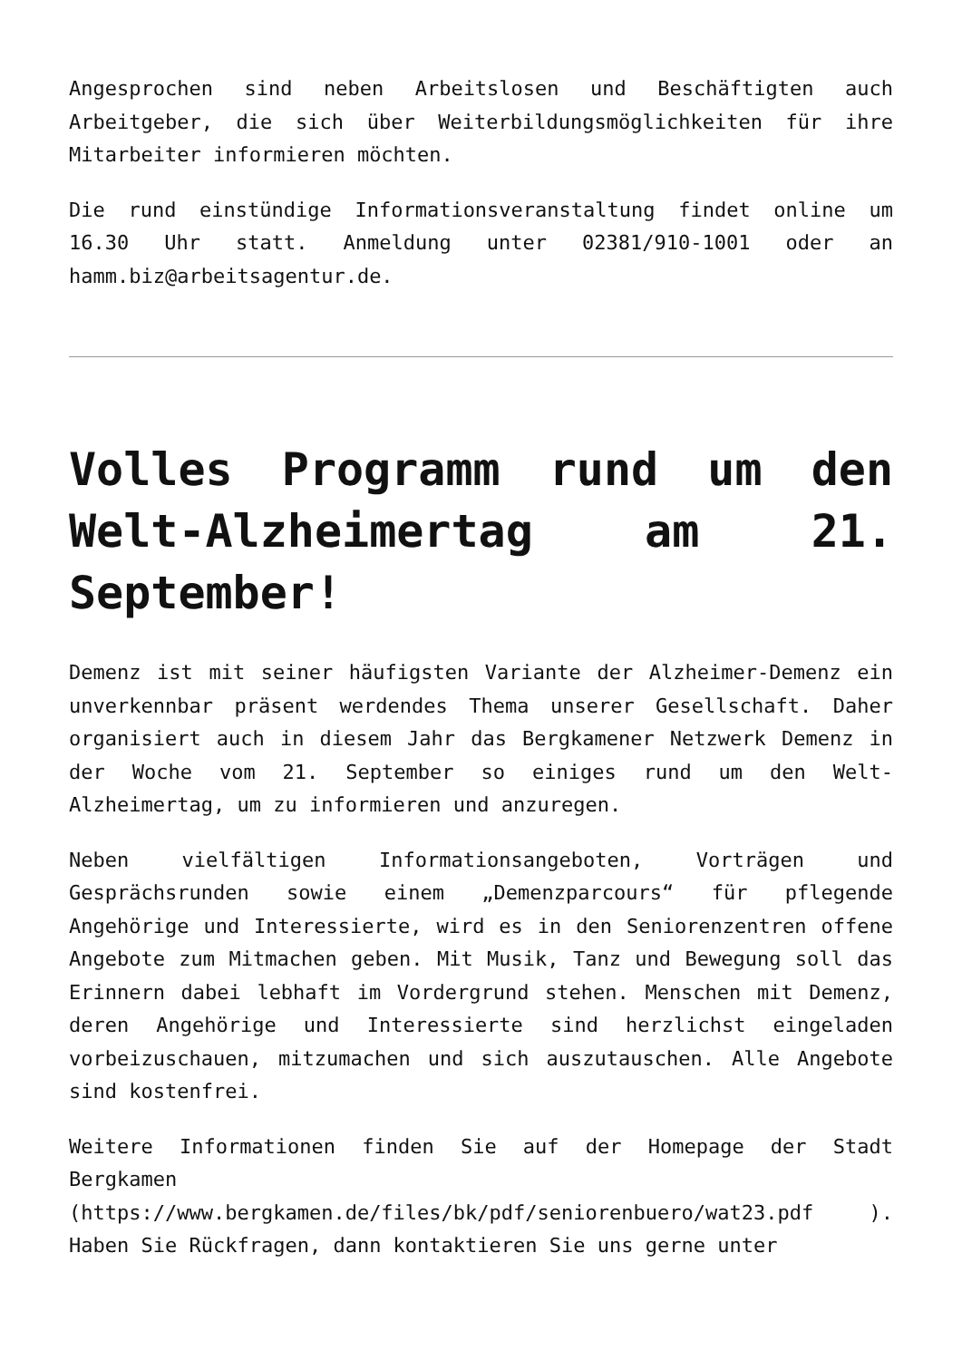Angesprochen sind neben Arbeitslosen und Beschäftigten auch Arbeitgeber, die sich über Weiterbildungsmöglichkeiten für ihre Mitarbeiter informieren möchten.
Die rund einstündige Informationsveranstaltung findet online um 16.30 Uhr statt. Anmeldung unter 02381/910-1001 oder an hamm.biz@arbeitsagentur.de.
Volles Programm rund um den Welt-Alzheimertag am 21. September!
Demenz ist mit seiner häufigsten Variante der Alzheimer-Demenz ein unverkennbar präsent werdendes Thema unserer Gesellschaft. Daher organisiert auch in diesem Jahr das Bergkamener Netzwerk Demenz in der Woche vom 21. September so einiges rund um den Welt-Alzheimertag, um zu informieren und anzuregen.
Neben vielfältigen Informationsangeboten, Vorträgen und Gesprächsrunden sowie einem „Demenzparcours“ für pflegende Angehörige und Interessierte, wird es in den Seniorenzentren offene Angebote zum Mitmachen geben. Mit Musik, Tanz und Bewegung soll das Erinnern dabei lebhaft im Vordergrund stehen. Menschen mit Demenz, deren Angehörige und Interessierte sind herzlichst eingeladen vorbeizuschauen, mitzumachen und sich auszutauschen. Alle Angebote sind kostenfrei.
Weitere Informationen finden Sie auf der Homepage der Stadt Bergkamen (https://www.bergkamen.de/files/bk/pdf/seniorenbuero/wat23.pdf ). Haben Sie Rückfragen, dann kontaktieren Sie uns gerne unter